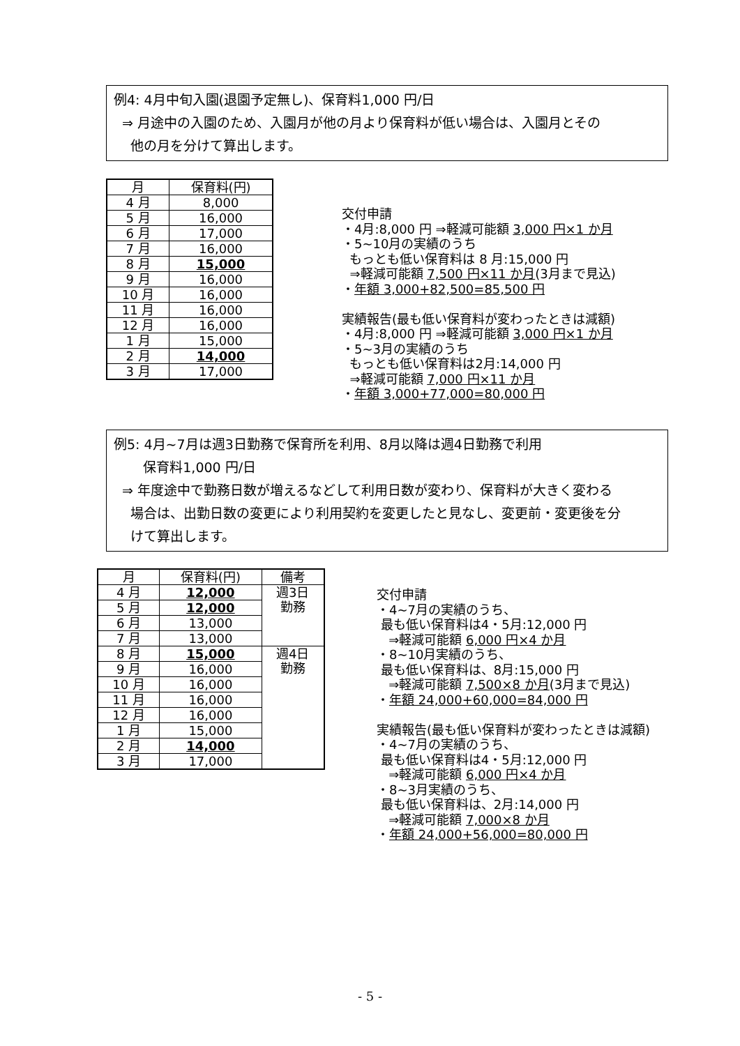例4: 4月中旬入園(退園予定無し)、保育料1,000 円/日
⇒ 月途中の入園のため、入園月が他の月より保育料が低い場合は、入園月とその
他の月を分けて算出します。
| 月 | 保育料(円) |
| --- | --- |
| 4 月 | 8,000 |
| 5 月 | 16,000 |
| 6 月 | 17,000 |
| 7 月 | 16,000 |
| 8 月 | 15,000 |
| 9 月 | 16,000 |
| 10 月 | 16,000 |
| 11 月 | 16,000 |
| 12 月 | 16,000 |
| 1 月 | 15,000 |
| 2 月 | 14,000 |
| 3 月 | 17,000 |
交付申請 ・4月:8,000 円 ⇒軽減可能額 3,000 円×1 か月 ・5~10月の実績のうち もっとも低い保育料は 8 月:15,000 円 ⇒軽減可能額 7,500 円×11 か月(3月まで見込) ・年額 3,000+82,500=85,500 円 実績報告(最も低い保育料が変わったときは減額) ・4月:8,000 円 ⇒軽減可能額 3,000 円×1 か月 ・5~3月の実績のうち もっとも低い保育料は2月:14,000 円 ⇒軽減可能額 7,000 円×11 か月 ・年額 3,000+77,000=80,000 円
例5: 4月~7月は週3日勤務で保育所を利用、8月以降は週4日勤務で利用
保育料1,000 円/日
⇒ 年度途中で勤務日数が増えるなどして利用日数が変わり、保育料が大きく変わる
場合は、出勤日数の変更により利用契約を変更したと見なし、変更前・変更後を分
けて算出します。
| 月 | 保育料(円) | 備考 |
| --- | --- | --- |
| 4 月 | 12,000 | 週3日 勤務 |
| 5 月 | 12,000 | |
| 6 月 | 13,000 | |
| 7 月 | 13,000 | |
| 8 月 | 15,000 | 週4日 勤務 |
| 9 月 | 16,000 | |
| 10 月 | 16,000 | |
| 11 月 | 16,000 | |
| 12 月 | 16,000 | |
| 1 月 | 15,000 | |
| 2 月 | 14,000 | |
| 3 月 | 17,000 | |
交付申請 ・4~7月の実績のうち、 最も低い保育料は4・5月:12,000 円 ⇒軽減可能額 6,000 円×4 か月 ・8~10月実績のうち、 最も低い保育料は、8月:15,000 円 ⇒軽減可能額 7,500×8 か月(3月まで見込) ・年額 24,000+60,000=84,000 円 実績報告(最も低い保育料が変わったときは減額) ・4~7月の実績のうち、 最も低い保育料は4・5月:12,000 円 ⇒軽減可能額 6,000 円×4 か月 ・8~3月実績のうち、 最も低い保育料は、2月:14,000 円 ⇒軽減可能額 7,000×8 か月 ・年額 24,000+56,000=80,000 円
- 5 -